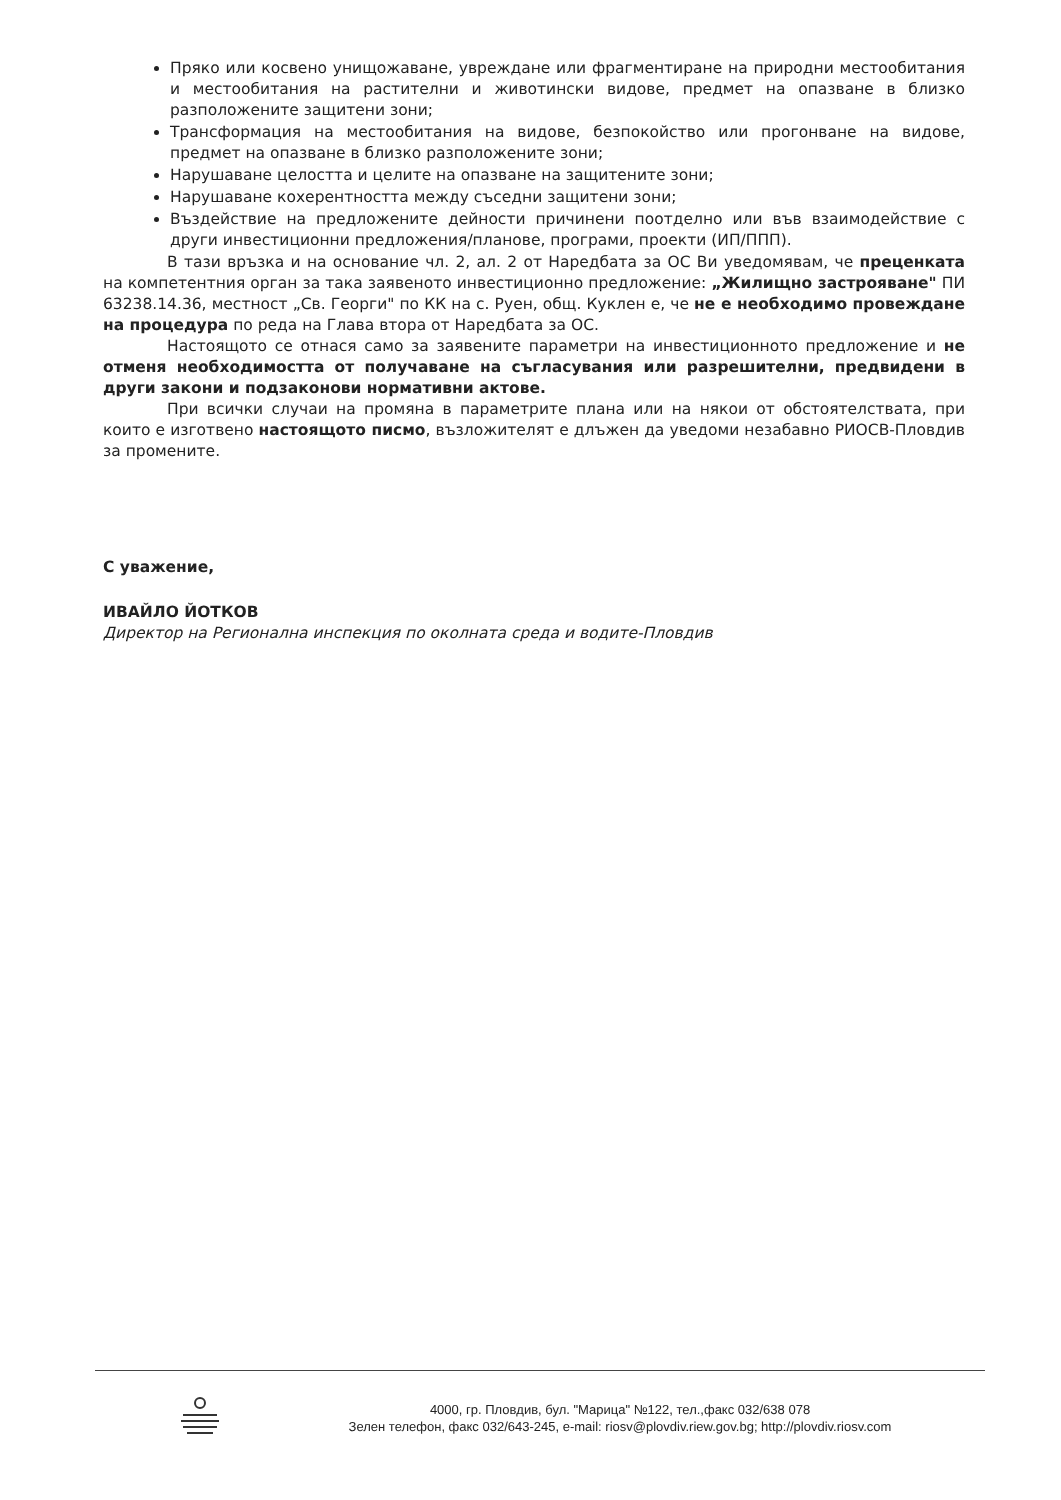Пряко или косвено унищожаване, увреждане или фрагментиране на природни местообитания и местообитания на растителни и животински видове, предмет на опазване в близко разположените защитени зони;
Трансформация на местообитания на видове, безпокойство или прогонване на видове, предмет на опазване в близко разположените зони;
Нарушаване целостта и целите на опазване на защитените зони;
Нарушаване кохерентността между съседни защитени зони;
Въздействие на предложените дейности причинени поотделно или във взаимодействие с други инвестиционни предложения/планове, програми, проекти (ИП/ППП).
В тази връзка и на основание чл. 2, ал. 2 от Наредбата за ОС Ви уведомявам, че преценката на компетентния орган за така заявеното инвестиционно предложение: „Жилищно застрояване" ПИ 63238.14.36, местност „Св. Георги" по КК на с. Руен, общ. Куклен е, че не е необходимо провеждане на процедура по реда на Глава втора от Наредбата за ОС.
Настоящото се отнася само за заявените параметри на инвестиционното предложение и не отменя необходимостта от получаване на съгласувания или разрешителни, предвидени в други закони и подзаконови нормативни актове.
При всички случаи на промяна в параметрите плана или на някои от обстоятелствата, при които е изготвено настоящото писмо, възложителят е длъжен да уведоми незабавно РИОСВ-Пловдив за промените.
С уважение,
ИВАЙЛО ЙОТКОВ
Директор на Регионална инспекция по околната среда и водите-Пловдив
4000, гр. Пловдив, бул. "Марица" №122, тел.,факс 032/638 078
Зелен телефон, факс 032/643-245, e-mail: riosv@plovdiv.riew.gov.bg; http://plovdiv.riosv.com